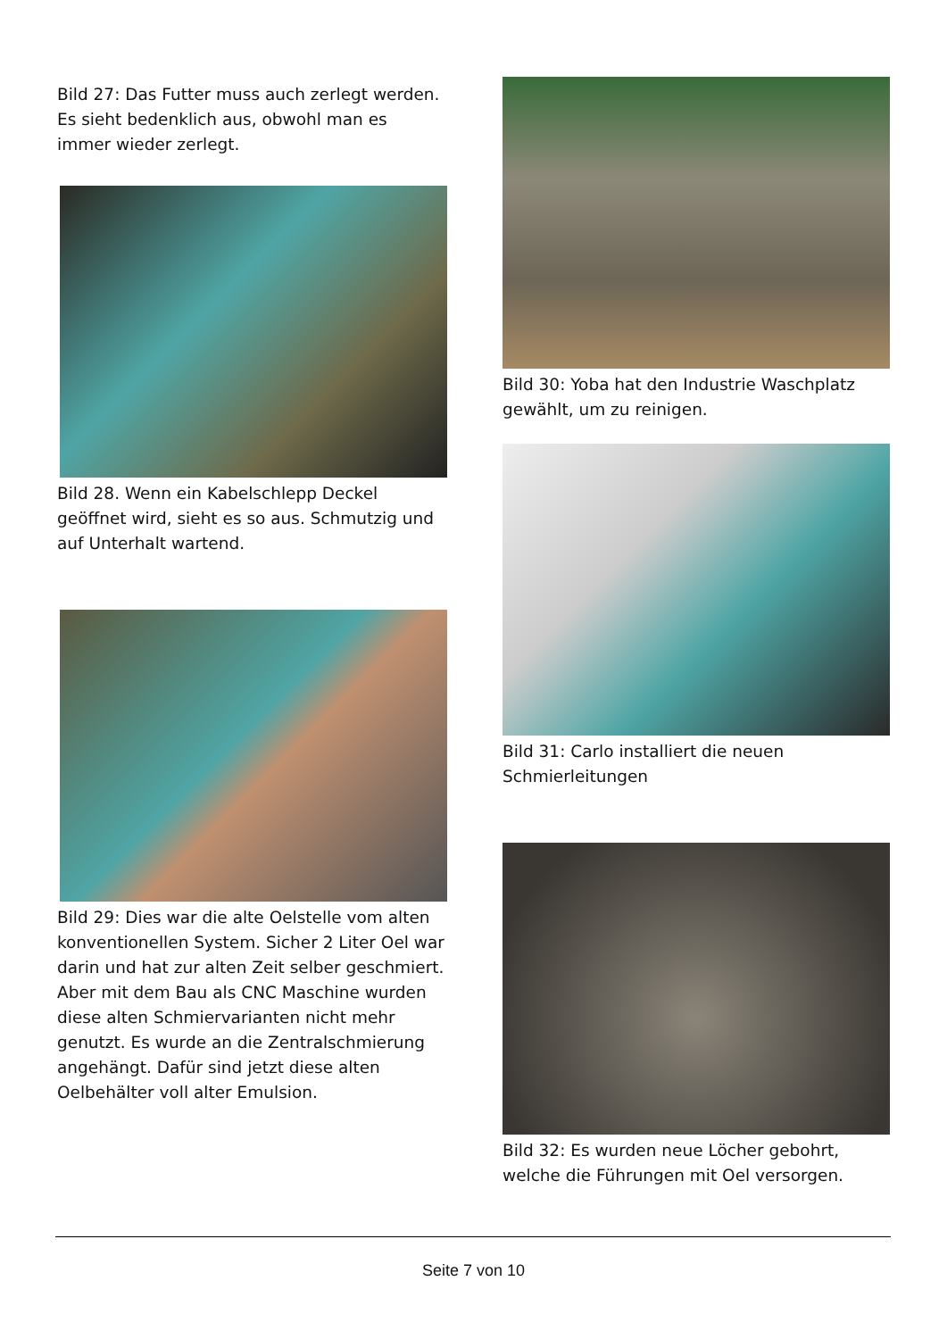Bild 27: Das Futter muss auch zerlegt werden. Es sieht bedenklich aus, obwohl man es immer wieder zerlegt.
Bild 28. Wenn ein Kabelschlepp Deckel geöffnet wird, sieht es so aus. Schmutzig und auf Unterhalt wartend.
Bild 29: Dies war die alte Oelstelle vom alten konventionellen System. Sicher 2 Liter Oel war darin und hat zur alten Zeit selber geschmiert. Aber mit dem Bau als CNC Maschine wurden diese alten Schmiervarianten nicht mehr genutzt. Es wurde an die Zentralschmierung angehängt. Dafür sind jetzt diese alten Oelbehälter voll alter Emulsion.
Bild 30: Yoba hat den Industrie Waschplatz gewählt, um zu reinigen.
Bild 31: Carlo installiert die neuen Schmierleitungen
Bild 32: Es wurden neue Löcher gebohrt, welche die Führungen mit Oel versorgen.
Seite 7 von 10